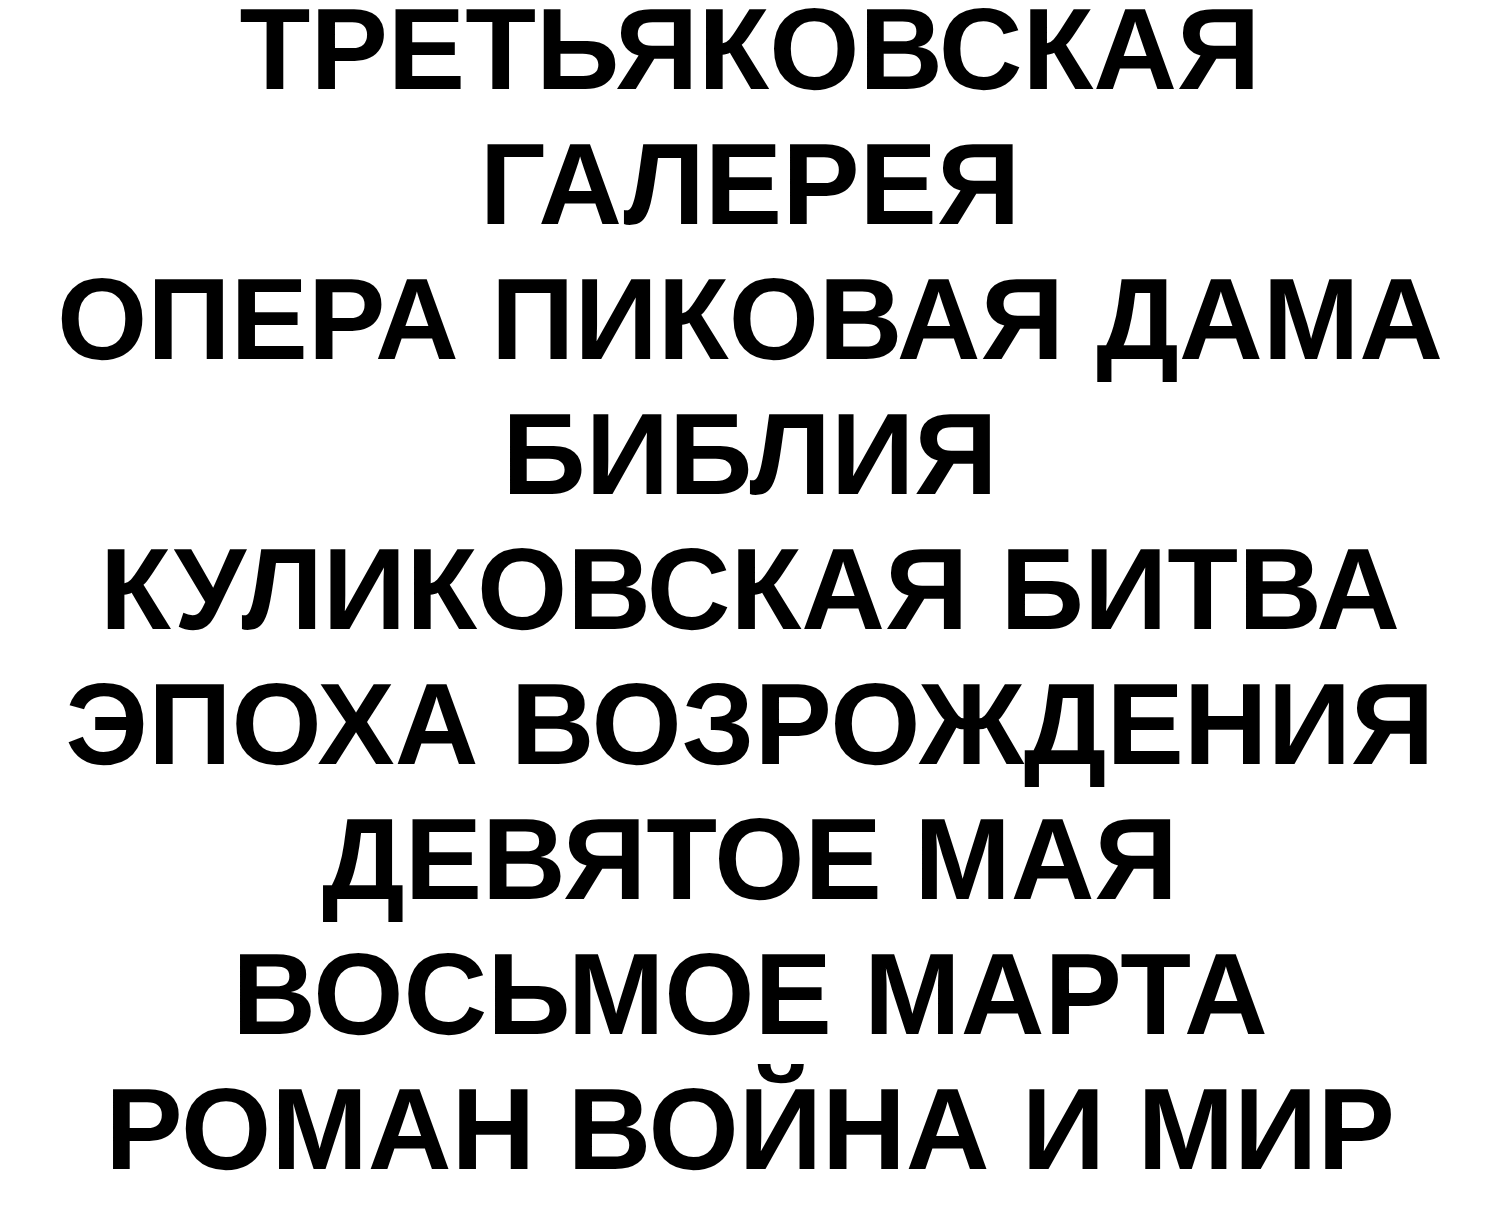ТРЕТЬЯКОВСКАЯ
ГАЛЕРЕЯ
ОПЕРА ПИКОВАЯ ДАМА
БИБЛИЯ
КУЛИКОВСКАЯ БИТВА
ЭПОХА ВОЗРОЖДЕНИЯ
ДЕВЯТОЕ МАЯ
ВОСЬМОЕ МАРТА
РОМАН ВОЙНА И МИР